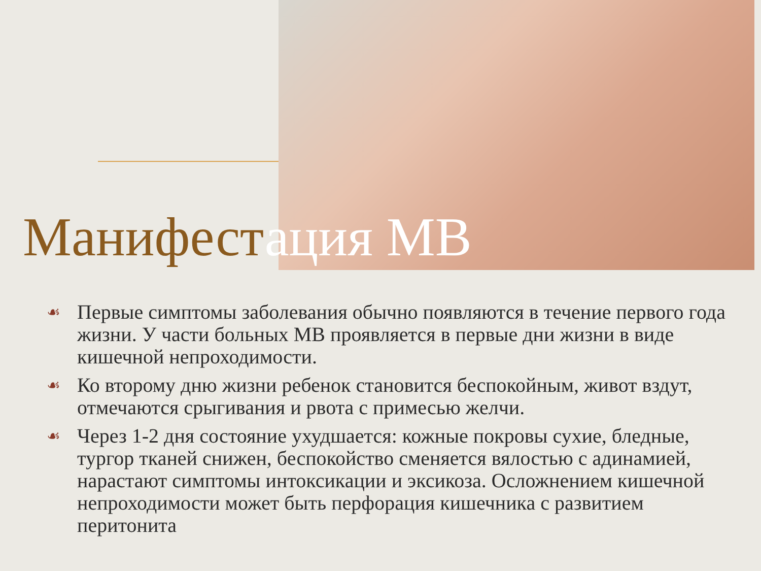Манифестация МВ
☙ Первые симптомы заболевания обычно появляются в течение первого года жизни. У части больных МВ проявляется в первые дни жизни в виде кишечной непроходимости.
☙ Ко второму дню жизни ребенок становится беспокойным, живот вздут, отмечаются срыгивания и рвота с примесью желчи.
☙ Через 1-2 дня состояние ухудшается: кожные покровы сухие, бледные, тургор тканей снижен, беспокойство сменяется вялостью с адинамией, нарастают симптомы интоксикации и эксикоза. Осложнением кишечной непроходимости может быть перфорация кишечника с развитием перитонита